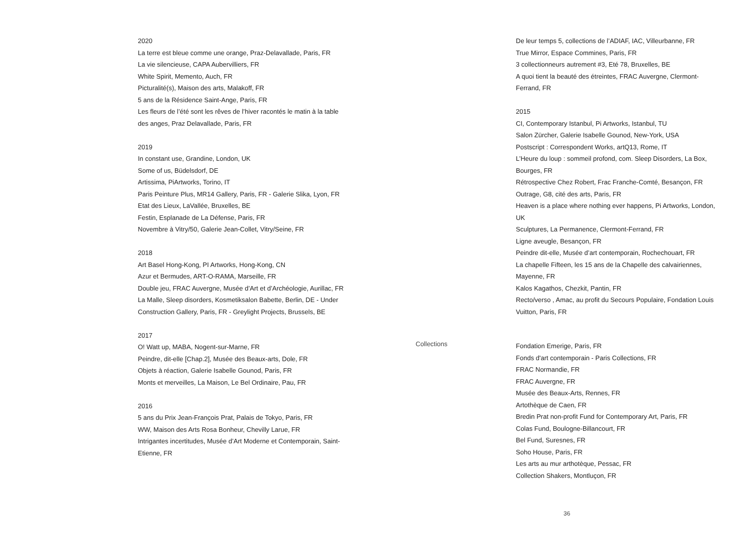2020
La terre est bleue comme une orange, Praz-Delavallade, Paris, FR
La vie silencieuse, CAPA Aubervilliers, FR
White Spirit, Memento, Auch, FR
Picturalité(s), Maison des arts, Malakoff, FR
5 ans de la Résidence Saint-Ange, Paris, FR
Les fleurs de l’été sont les rêves de l’hiver racontés le matin à la table des anges, Praz Delavallade, Paris, FR
2019
In constant use, Grandine, London, UK
Some of us, Büdelsdorf, DE
Artissima, PiArtworks, Torino, IT
Paris Peinture Plus, MR14 Gallery, Paris, FR - Galerie Slika, Lyon, FR
Etat des Lieux, LaVallée, Bruxelles, BE
Festin, Esplanade de La Défense, Paris, FR
Novembre à Vitry/50, Galerie Jean-Collet, Vitry/Seine, FR
2018
Art Basel Hong-Kong, PI Artworks, Hong-Kong, CN
Azur et Bermudes, ART-O-RAMA, Marseille, FR
Double jeu, FRAC Auvergne, Musée d’Art et d’Archéologie, Aurillac, FR
La Malle, Sleep disorders, Kosmetiksalon Babette, Berlin, DE - Under Construction Gallery, Paris, FR - Greylight Projects, Brussels, BE
2017
O! Watt up, MABA, Nogent-sur-Marne, FR
Peindre, dit-elle [Chap.2], Musée des Beaux-arts, Dole, FR
Objets à réaction, Galerie Isabelle Gounod, Paris, FR
Monts et merveilles, La Maison, Le Bel Ordinaire, Pau, FR
2016
5 ans du Prix Jean-François Prat, Palais de Tokyo, Paris, FR
WW, Maison des Arts Rosa Bonheur, Chevilly Larue, FR
Intrigantes incertitudes, Musée d’Art Moderne et Contemporain, Saint-Etienne, FR
De leur temps 5, collections de l’ADIAF, IAC, Villeurbanne, FR
True Mirror, Espace Commines, Paris, FR
3 collectionneurs autrement #3, Eté 78, Bruxelles, BE
A quoi tient la beauté des étreintes, FRAC Auvergne, Clermont-Ferrand, FR
2015
CI, Contemporary Istanbul, Pi Artworks, Istanbul, TU
Salon Zürcher, Galerie Isabelle Gounod, New-York, USA
Postscript : Correspondent Works, artQ13, Rome, IT
L’Heure du loup : sommeil profond, com. Sleep Disorders, La Box, Bourges, FR
Rétrospective Chez Robert, Frac Franche-Comté, Besançon, FR
Outrage, G8, cité des arts, Paris, FR
Heaven is a place where nothing ever happens, Pi Artworks, London, UK
Sculptures, La Permanence, Clermont-Ferrand, FR
Ligne aveugle, Besançon, FR
Peindre dit-elle, Musée d’art contemporain, Rochechouart, FR
La chapelle Fifteen, les 15 ans de la Chapelle des calvairiennes, Mayenne, FR
Kalos Kagathos, Chezkit, Pantin, FR
Recto/verso , Amac, au profit du Secours Populaire, Fondation Louis Vuitton, Paris, FR
Collections
Fondation Emerige, Paris, FR
Fonds d'art contemporain - Paris Collections, FR
FRAC Normandie, FR
FRAC Auvergne, FR
Musée des Beaux-Arts, Rennes, FR
Artothèque de Caen, FR
Bredin Prat non-profit Fund for Contemporary Art, Paris, FR
Colas Fund, Boulogne-Billancourt, FR
Bel Fund, Suresnes, FR
Soho House, Paris, FR
Les arts au mur arthotèque, Pessac, FR
Collection Shakers, Montluçon, FR
36